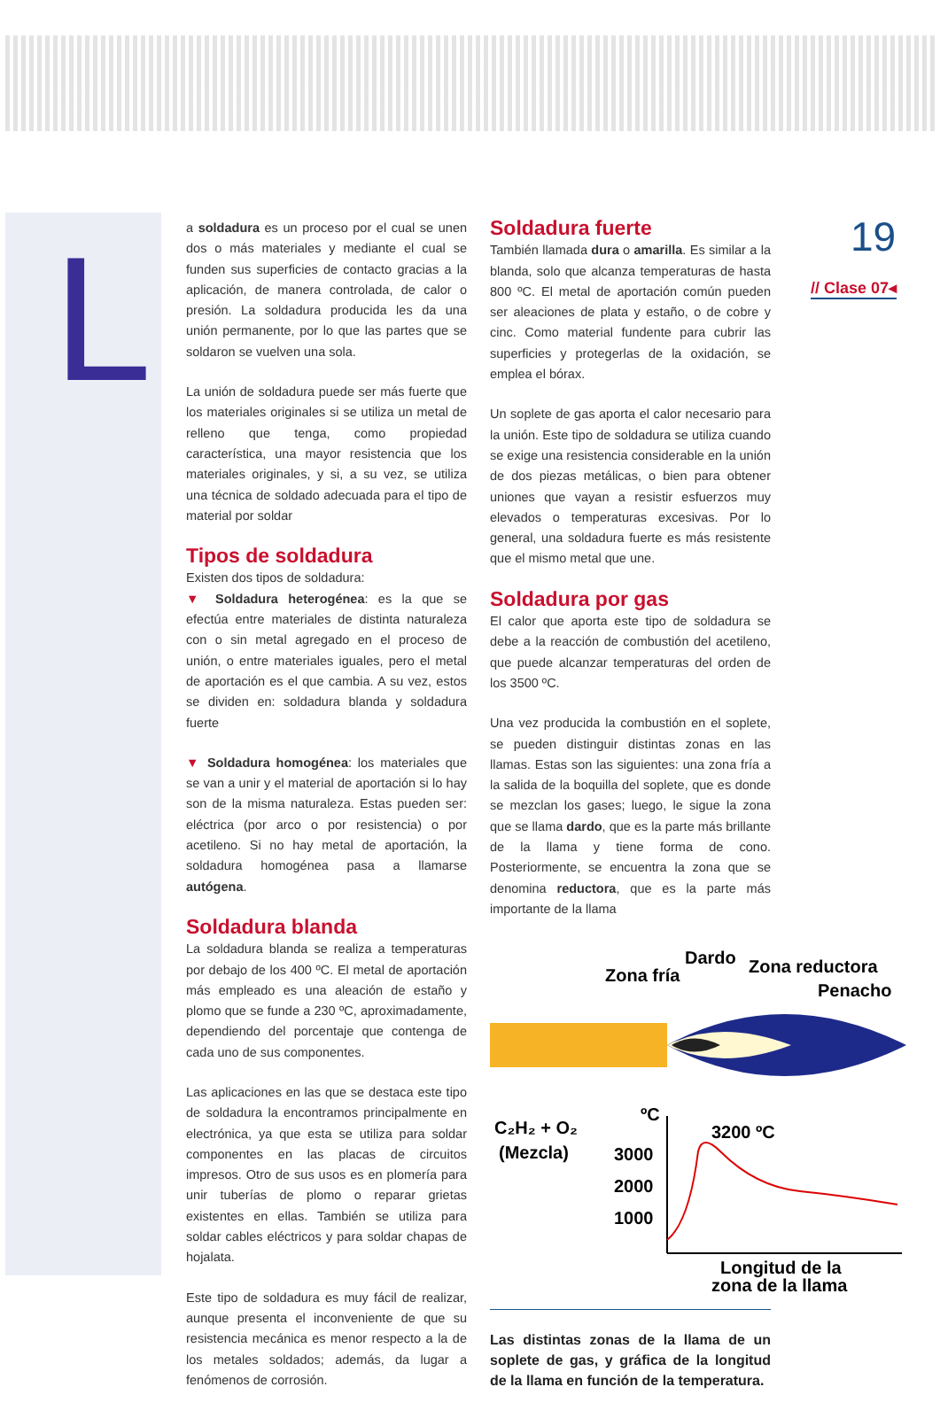L 19
// Clase 07◂
a soldadura es un proceso por el cual se unen dos o más materiales y mediante el cual se funden sus superficies de contacto gracias a la aplicación, de manera controlada, de calor o presión. La soldadura producida les da una unión permanente, por lo que las partes que se soldaron se vuelven una sola.
La unión de soldadura puede ser más fuerte que los materiales originales si se utiliza un metal de relleno que tenga, como propiedad característica, una mayor resistencia que los materiales originales, y si, a su vez, se utiliza una técnica de soldado adecuada para el tipo de material por soldar
Tipos de soldadura
Existen dos tipos de soldadura:
▼ Soldadura heterogénea: es la que se efectúa entre materiales de distinta naturaleza con o sin metal agregado en el proceso de unión, o entre materiales iguales, pero el metal de aportación es el que cambia. A su vez, estos se dividen en: soldadura blanda y soldadura fuerte
▼ Soldadura homogénea: los materiales que se van a unir y el material de aportación si lo hay son de la misma naturaleza. Estas pueden ser: eléctrica (por arco o por resistencia) o por acetileno. Si no hay metal de aportación, la soldadura homogénea pasa a llamarse autógena.
Soldadura blanda
La soldadura blanda se realiza a temperaturas por debajo de los 400 ºC. El metal de aportación más empleado es una aleación de estaño y plomo que se funde a 230 ºC, aproximadamente, dependiendo del porcentaje que contenga de cada uno de sus componentes.
Las aplicaciones en las que se destaca este tipo de soldadura la encontramos principalmente en electrónica, ya que esta se utiliza para soldar componentes en las placas de circuitos impresos. Otro de sus usos es en plomería para unir tuberías de plomo o reparar grietas existentes en ellas. También se utiliza para soldar cables eléctricos y para soldar chapas de hojalata.
Este tipo de soldadura es muy fácil de realizar, aunque presenta el inconveniente de que su resistencia mecánica es menor respecto a la de los metales soldados; además, da lugar a fenómenos de corrosión.
Soldadura fuerte
También llamada dura o amarilla. Es similar a la blanda, solo que alcanza temperaturas de hasta 800 ºC. El metal de aportación común pueden ser aleaciones de plata y estaño, o de cobre y cinc. Como material fundente para cubrir las superficies y protegerlas de la oxidación, se emplea el bórax.
Un soplete de gas aporta el calor necesario para la unión. Este tipo de soldadura se utiliza cuando se exige una resistencia considerable en la unión de dos piezas metálicas, o bien para obtener uniones que vayan a resistir esfuerzos muy elevados o temperaturas excesivas. Por lo general, una soldadura fuerte es más resistente que el mismo metal que une.
Soldadura por gas
El calor que aporta este tipo de soldadura se debe a la reacción de combustión del acetileno, que puede alcanzar temperaturas del orden de los 3500 ºC.
Una vez producida la combustión en el soplete, se pueden distinguir distintas zonas en las llamas. Estas son las siguientes: una zona fría a la salida de la boquilla del soplete, que es donde se mezclan los gases; luego, le sigue la zona que se llama dardo, que es la parte más brillante de la llama y tiene forma de cono. Posteriormente, se encuentra la zona que se denomina reductora, que es la parte más importante de la llama
Dardo
Zona reductora
Zona fría
Penacho
C₂H₂ + O₂
(Mezcla)
ºC
3200 ºC
3000
2000
1000
Longitud de la
zona de la llama
Las distintas zonas de la llama de un soplete de gas, y gráfica de la longitud de la llama en función de la temperatura.